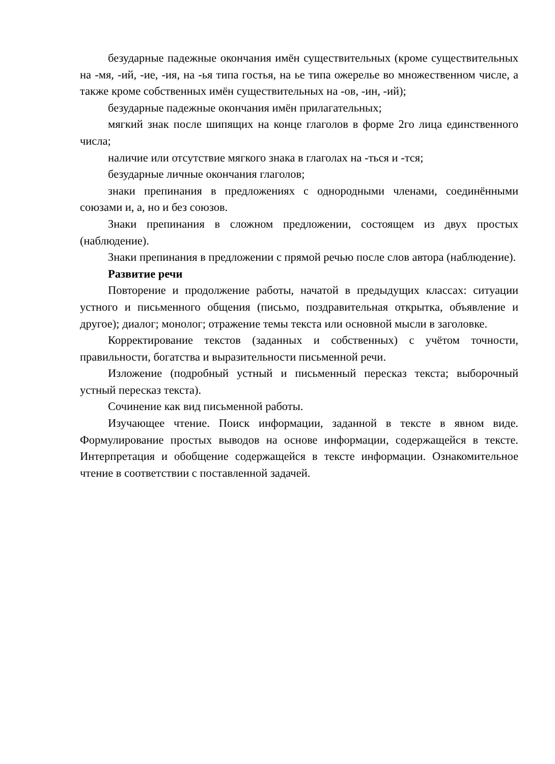безударные падежные окончания имён существительных (кроме существительных на -мя, -ий, -ие, -ия, на -ья типа гостья, на ье типа ожерелье во множественном числе, а также кроме собственных имён существительных на -ов, -ин, -ий);
безударные падежные окончания имён прилагательных;
мягкий знак после шипящих на конце глаголов в форме 2го лица единственного числа;
наличие или отсутствие мягкого знака в глаголах на -ться и -тся;
безударные личные окончания глаголов;
знаки препинания в предложениях с однородными членами, соединёнными союзами и, а, но и без союзов.
Знаки препинания в сложном предложении, состоящем из двух простых (наблюдение).
Знаки препинания в предложении с прямой речью после слов автора (наблюдение).
Развитие речи
Повторение и продолжение работы, начатой в предыдущих классах: ситуации устного и письменного общения (письмо, поздравительная открытка, объявление и другое); диалог; монолог; отражение темы текста или основной мысли в заголовке.
Корректирование текстов (заданных и собственных) с учётом точности, правильности, богатства и выразительности письменной речи.
Изложение (подробный устный и письменный пересказ текста; выборочный устный пересказ текста).
Сочинение как вид письменной работы.
Изучающее чтение. Поиск информации, заданной в тексте в явном виде. Формулирование простых выводов на основе информации, содержащейся в тексте. Интерпретация и обобщение содержащейся в тексте информации. Ознакомительное чтение в соответствии с поставленной задачей.